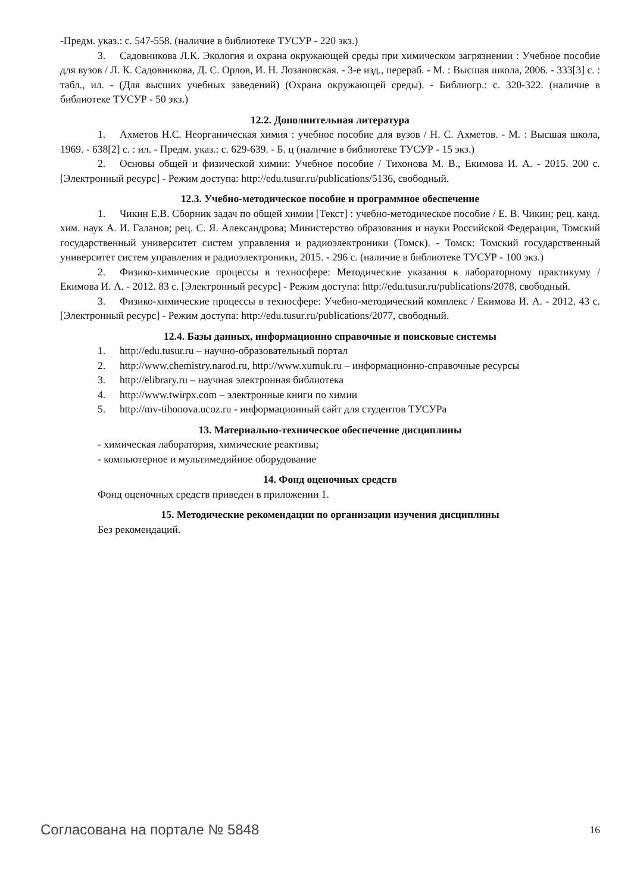-Предм. указ.: с. 547-558. (наличие в библиотеке ТУСУР - 220 экз.)
3. Садовникова Л.К. Экология и охрана окружающей среды при химическом загрязнении : Учебное пособие для вузов / Л. К. Садовникова, Д. С. Орлов, И. Н. Лозановская. - 3-е изд., перераб. - М. : Высшая школа, 2006. - 333[3] с. : табл., ил. - (Для высших учебных заведений) (Охрана окружающей среды). - Библиогр.: с. 320-322. (наличие в библиотеке ТУСУР - 50 экз.)
12.2. Дополнительная литература
1. Ахметов Н.С. Неорганическая химия : учебное пособие для вузов / Н. С. Ахметов. - М. : Высшая школа, 1969. - 638[2] с. : ил. - Предм. указ.: с. 629-639. - Б. ц (наличие в библиотеке ТУСУР - 15 экз.)
2. Основы общей и физической химии: Учебное пособие / Тихонова М. В., Екимова И. А. - 2015. 200 с. [Электронный ресурс] - Режим доступа: http://edu.tusur.ru/publications/5136, свободный.
12.3. Учебно-методическое пособие и программное обеспечение
1. Чикин Е.В. Сборник задач по общей химии [Текст] : учебно-методическое пособие / Е. В. Чикин; рец. канд. хим. наук А. И. Галанов; рец. С. Я. Александрова; Министерство образования и науки Российской Федерации, Томский государственный университет систем управления и радиоэлектроники (Томск). - Томск: Томский государственный университет систем управления и радиоэлектроники, 2015. - 296 с. (наличие в библиотеке ТУСУР - 100 экз.)
2. Физико-химические процессы в техносфере: Методические указания к лабораторному практикуму / Екимова И. А. - 2012. 83 с. [Электронный ресурс] - Режим доступа: http://edu.tusur.ru/publications/2078, свободный.
3. Физико-химические процессы в техносфере: Учебно-методический комплекс / Екимова И. А. - 2012. 43 с. [Электронный ресурс] - Режим доступа: http://edu.tusur.ru/publications/2077, свободный.
12.4. Базы данных, информационно справочные и поисковые системы
1. http://edu.tusur.ru – научно-образовательный портал
2. http://www.chemistry.narod.ru, http://www.xumuk.ru – информационно-справочные ресурсы
3. http://elibrary.ru – научная электронная библиотека
4. http://www.twirpx.com – электронные книги по химии
5. http://mv-tihonova.ucoz.ru - информационный сайт для студентов ТУСУРа
13. Материально-техническое обеспечение дисциплины
- химическая лаборатория, химические реактивы;
- компьютерное и мультимедийное оборудование
14. Фонд оценочных средств
Фонд оценочных средств приведен в приложении 1.
15. Методические рекомендации по организации изучения дисциплины
Без рекомендаций.
Согласована на портале № 5848 16